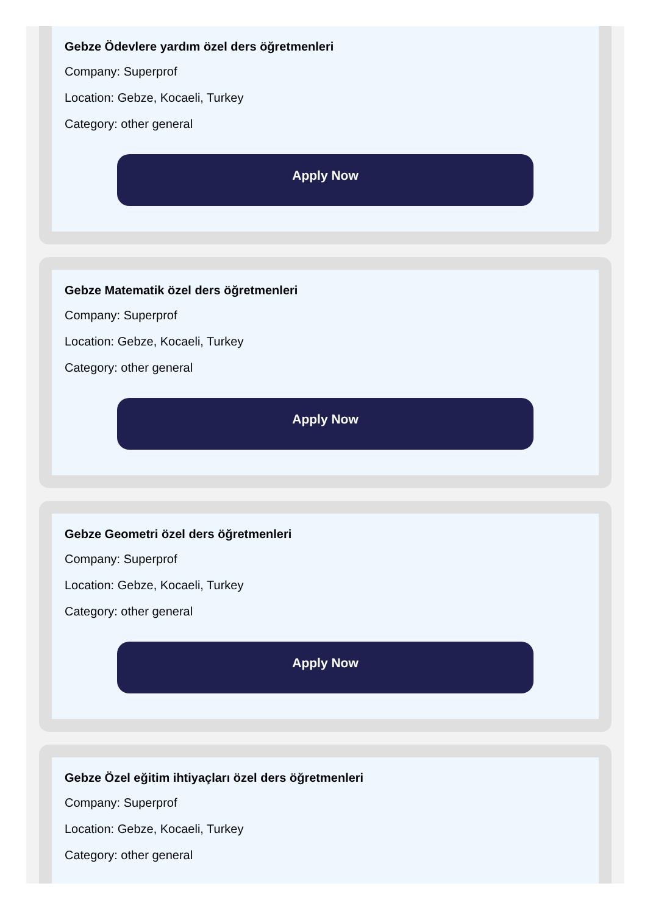Gebze Ödevlere yardım özel ders öğretmenleri
Company: Superprof
Location: Gebze, Kocaeli, Turkey
Category: other general
Apply Now
Gebze Matematik özel ders öğretmenleri
Company: Superprof
Location: Gebze, Kocaeli, Turkey
Category: other general
Apply Now
Gebze Geometri özel ders öğretmenleri
Company: Superprof
Location: Gebze, Kocaeli, Turkey
Category: other general
Apply Now
Gebze Özel eğitim ihtiyaçları özel ders öğretmenleri
Company: Superprof
Location: Gebze, Kocaeli, Turkey
Category: other general